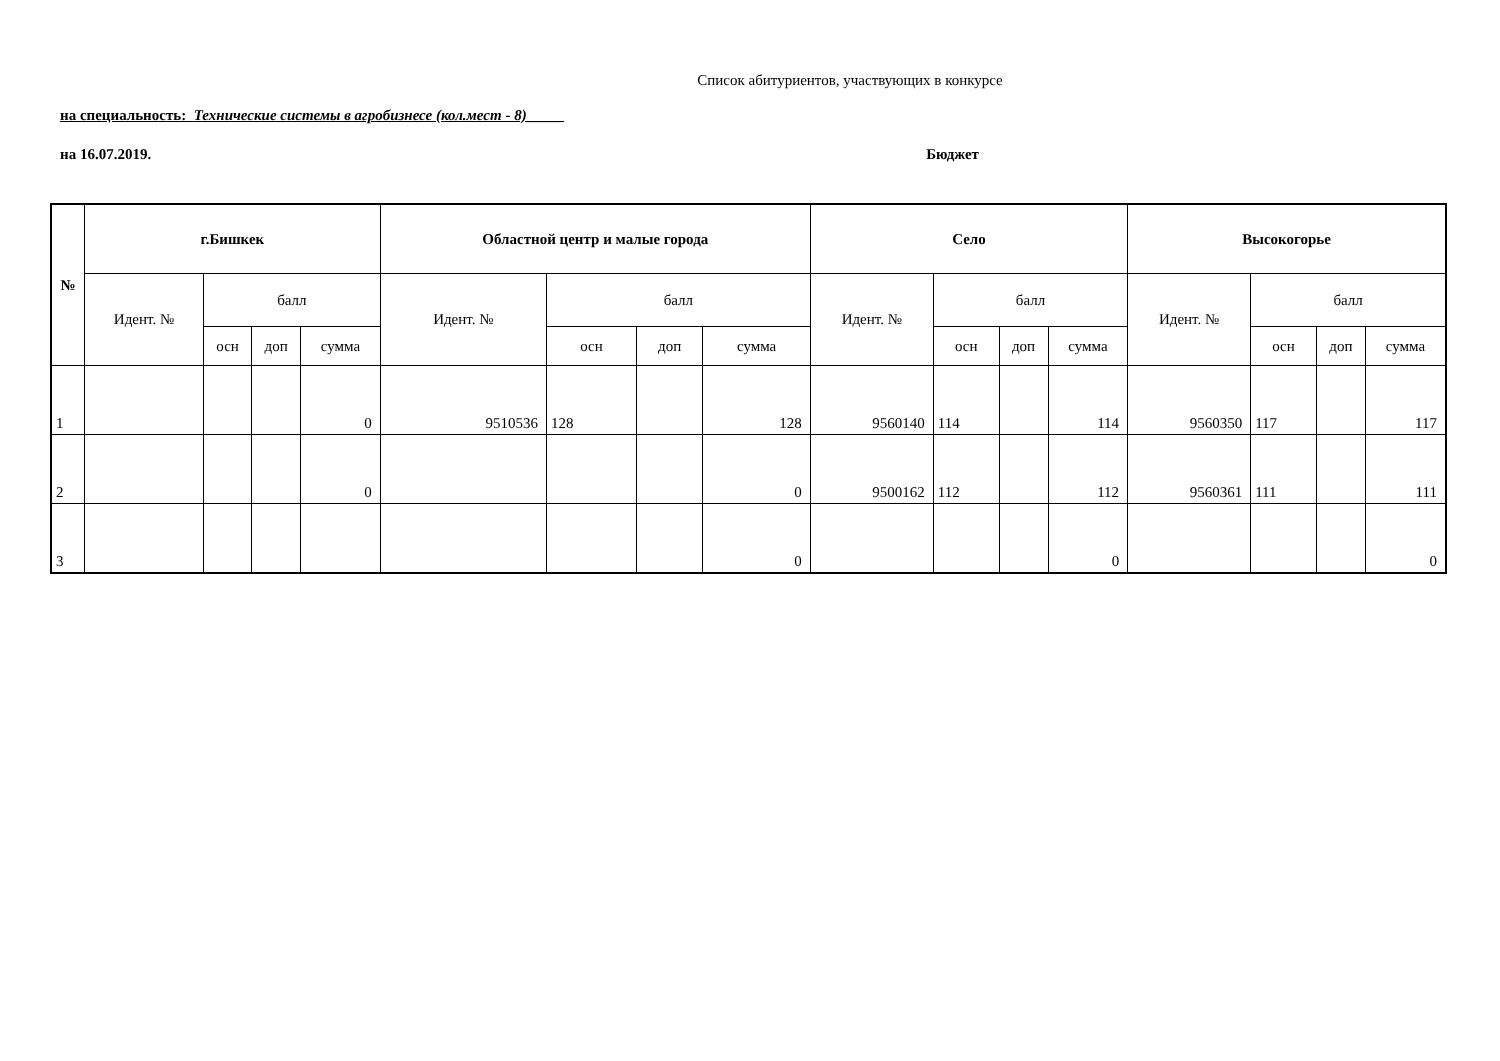Список абитуриентов, участвующих в конкурсе
на специальность: Технические системы в агробизнесе (кол.мест - 8)_____
на 16.07.2019. Бюджет
| № | г.Бишкек | | | | Областной центр и малые города | | | | Село | | | | Высокогорье | | | |
| --- | --- | --- | --- | --- | --- | --- | --- | --- | --- | --- | --- | --- | --- | --- | --- | --- |
| | Идент. № | балл | | | Идент. № | балл | | | Идент. № | балл | | | Идент. № | балл | | |
| | | осн | доп | сумма | | осн | доп | сумма | | осн | доп | сумма | | осн | доп | сумма |
| 1 | | | | 0 | 9510536 | 128 | | 128 | 9560140 | 114 | | 114 | 9560350 | 117 | | 117 |
| 2 | | | | 0 | | | | 0 | 9500162 | 112 | | 112 | 9560361 | 111 | | 111 |
| 3 | | | | | | | | 0 | | | | 0 | | | | 0 |